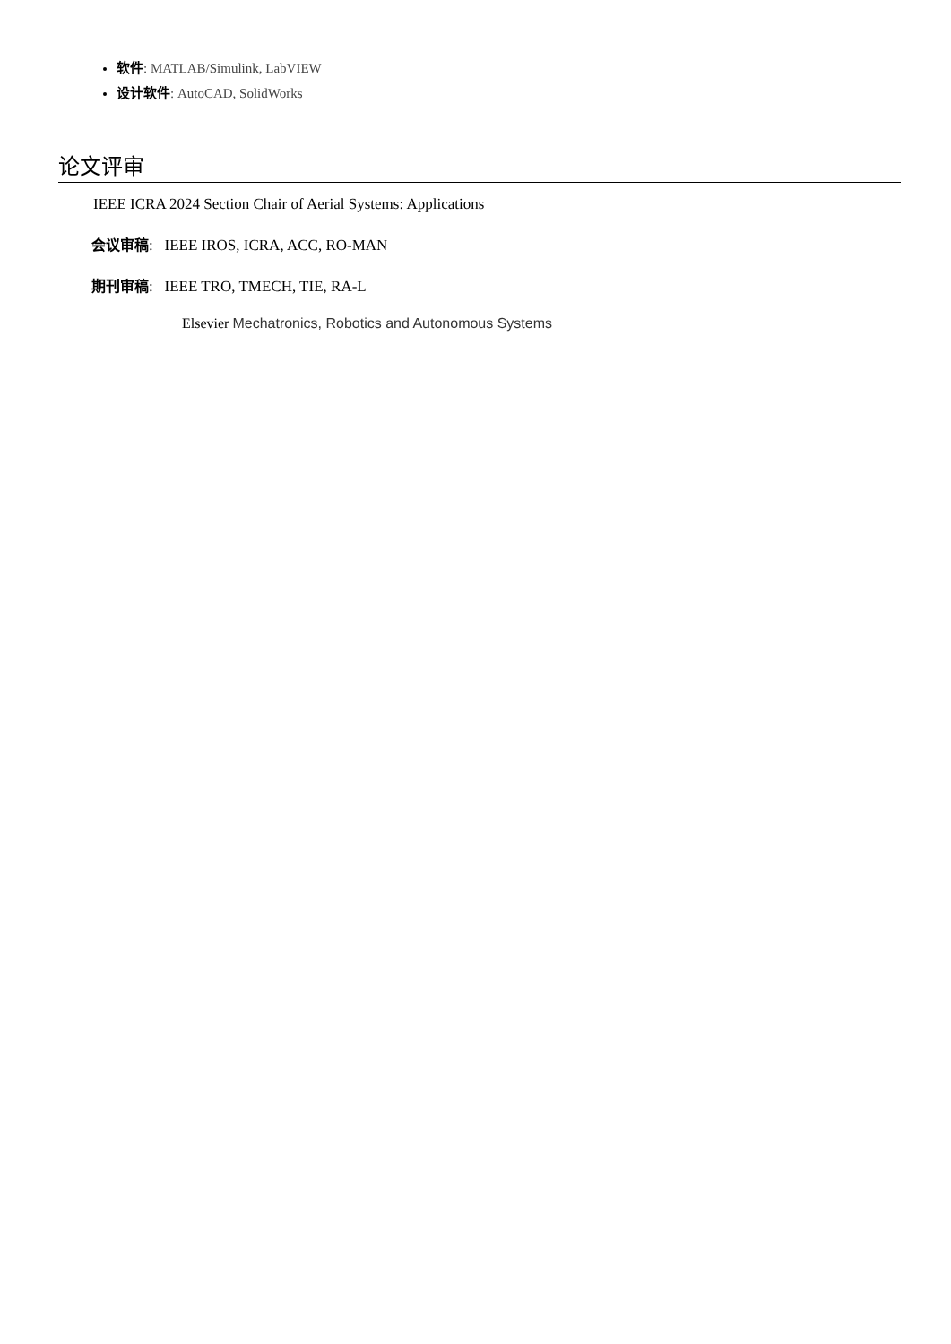软件: MATLAB/Simulink, LabVIEW
设计软件: AutoCAD, SolidWorks
论文评审
IEEE ICRA 2024 Section Chair of Aerial Systems: Applications
会议审稿: IEEE IROS, ICRA, ACC, RO-MAN
期刊审稿: IEEE TRO, TMECH, TIE, RA-L
Elsevier Mechatronics, Robotics and Autonomous Systems